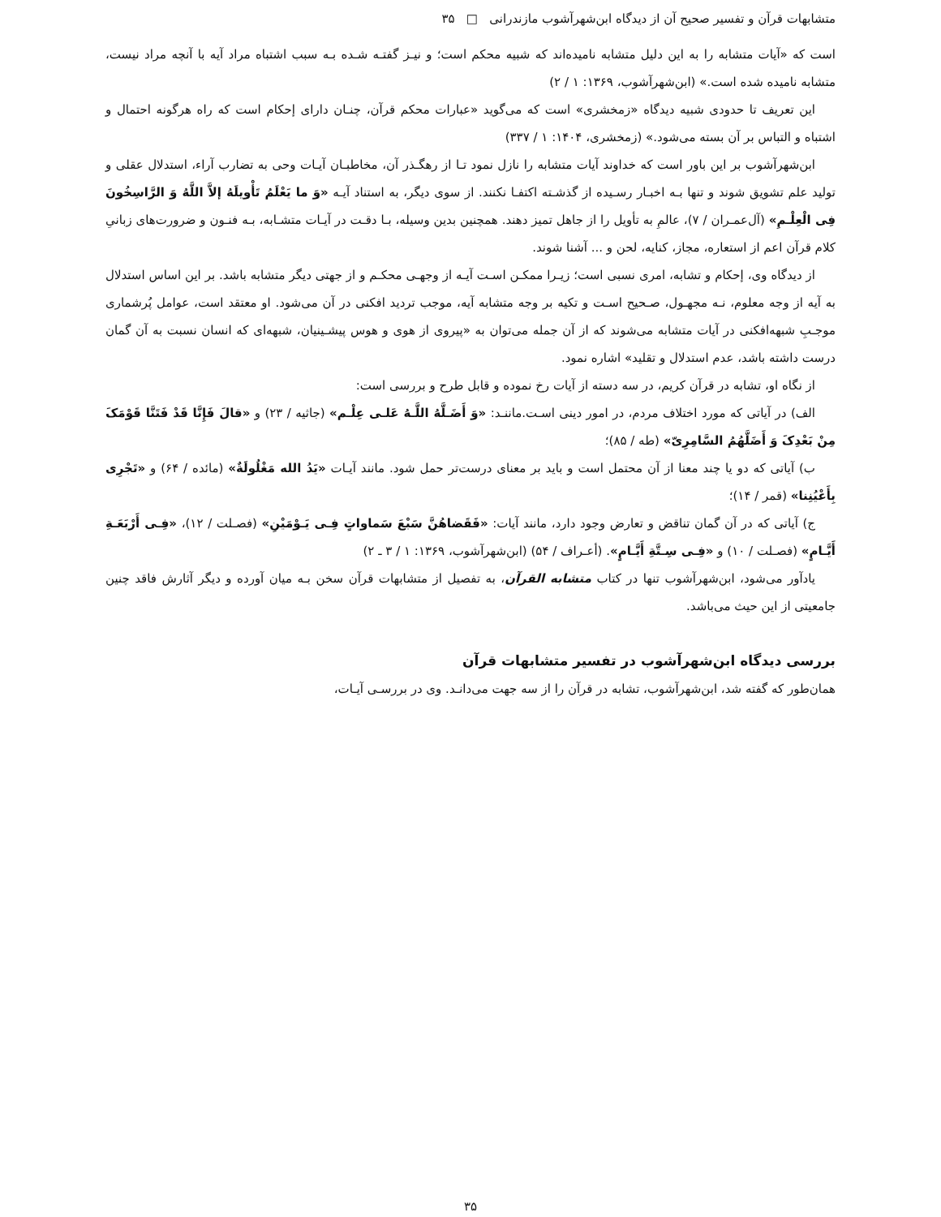متشابهات قرآن و تفسیر صحیح آن از دیدگاه ابن‌شهرآشوب مازندرانی □ ۳۵
است که «آیات متشابه را به این دلیل متشابه نامیده‌اند که شبیه محکم است؛ و نیـز گفتـه شـده بـه سبب اشتباه مراد آیه با آنچه مراد نیست، متشابه نامیده شده است.» (ابن‌شهرآشوب، ۱۳۶۹: ۱ / ۲)
این تعریف تا حدودی شبیه دیدگاه «زمخشری» است که می‌گوید «عبارات محکم قرآن، چنـان دارای إحکام است که راه هرگونه احتمال و اشتباه و التباس بر آن بسته می‌شود.» (زمخشری، ۱۴۰۴: ۱ / ۳۳۷)
ابن‌شهرآشوب بر این باور است که خداوند آیات متشابه را نازل نمود تـا از رهگـذر آن، مخاطبـان آیـات وحی به تضارب آراء، استدلال عقلی و تولید علم تشویق شوند و تنها بـه اخبـار رسـیده از گذشـته اکتفـا نکنند. از سوی دیگر، به استناد آیـه «وَ ما یَعْلَمُ تَأْویلَهُ إلاَّ اللَّهُ وَ الرَّاسِخُونَ فِی الْعِلْـمِ» (آل‌عمـران / ۷)، عالمِ به تأویل را از جاهل تمیز دهند. همچنین بدین وسیله، بـا دقـت در آیـات متشـابه، بـه فنـون و ضرورت‌های زبانیِ کلام قرآن اعم از استعاره، مجاز، کنایه، لحن و ... آشنا شوند.
از دیدگاه وی، إحکام و تشابه، امری نسبی است؛ زیـرا ممکـن اسـت آیـه از وجهـی محکـم و از جهتی دیگر متشابه باشد. بر این اساس استدلال به آیه از وجه معلوم، نـه مجهـول، صـحیح اسـت و تکیه بر وجه متشابه آیه، موجب تردید افکنی در آن می‌شود. او معتقد است، عوامل پُرشماری موجـبِ شبهه‌افکنی در آیات متشابه می‌شوند که از آن جمله می‌توان به «پیروی از هوی و هوس پیشـینیان، شبهه‌ای که انسان نسبت به آن گمان درست داشته باشد، عدم استدلال و تقلید» اشاره نمود.
از نگاه او، تشابه در قرآن کریم، در سه دسته از آیات رخ نموده و قابل طرح و بررسی است:
الف) در آیاتی که مورد اختلاف مردم، در امور دینی اسـت.ماننـد: «وَ أَضَـلَّهُ اللَّـهُ عَلـی عِلْـم» (جاثیه / ۲۳) و «قالَ فَإِنَّا قَدْ فَتَنَّا قَوْمَکَ مِنْ بَعْدِکَ وَ أَضَلَّهُمُ السَّامِرِیّ» (طه / ۸۵)؛
ب) آیاتی که دو یا چند معنا از آن محتمل است و باید بر معنای درست‌تر حمل شود. مانند آیـات «یَدُ الله مَغْلُولَةٌ» (مائده / ۶۴) و «تَجْرِی بِأَعْیُنِنا» (قمر / ۱۴)؛
ج) آیاتی که در آن گمان تناقض و تعارض وجود دارد، مانند آیات: «فَقَضاهُنَّ سَبْعَ سَماواتٍ فِـی یَـوْمَیْنِ» (فصـلت / ۱۲)، «فِـی أَرْبَعَـةِ أَیَّـامٍ» (فصـلت / ۱۰) و «فِـی سِـتَّةِ أَیَّـامٍ». (أعـراف / ۵۴) (ابن‌شهرآشوب، ۱۳۶۹: ۱ / ۳ ـ ۲)
یادآور می‌شود، ابن‌شهرآشوب تنها در کتاب متشابه القرآن، به تفصیل از متشابهات قرآن سخن بـه میان آورده و دیگر آثارش فاقد چنین جامعیتی از این حیث می‌باشد.
بررسی دیدگاه ابن‌شهرآشوب در تفسیر متشابهات قرآن
همان‌طور که گفته شد، ابن‌شهرآشوب، تشابه در قرآن را از سه جهت می‌دانـد. وی در بررسـی آیـات،
۳۵